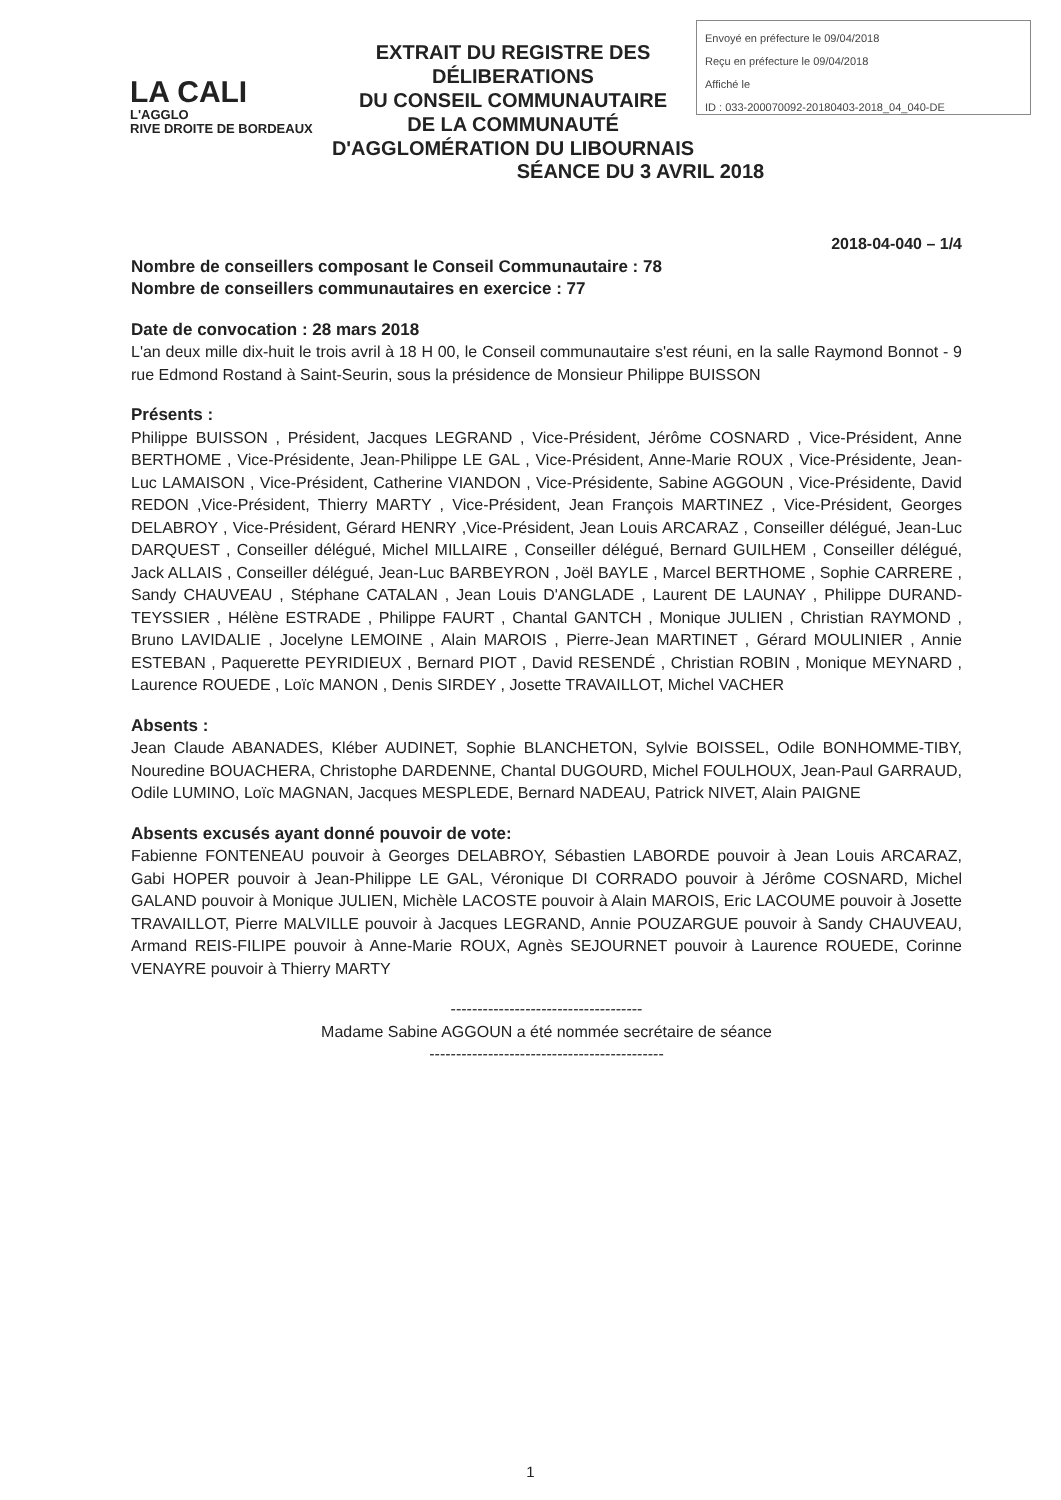LA CALI
L'AGGLO
RIVE DROITE DE BORDEAUX
EXTRAIT DU REGISTRE DES DÉLIBERATIONS
DU CONSEIL COMMUNAUTAIRE
DE LA COMMUNAUTÉ D'AGGLOMÉRATION DU LIBOURNAIS
Envoyé en préfecture le 09/04/2018
Reçu en préfecture le 09/04/2018
Affiché le
ID : 033-200070092-20180403-2018_04_040-DE
SÉANCE DU 3 AVRIL 2018
2018-04-040 – 1/4
Nombre de conseillers composant le Conseil Communautaire : 78
Nombre de conseillers communautaires en exercice : 77
Date de convocation : 28 mars 2018
L'an deux mille dix-huit le trois avril à 18 H 00, le Conseil communautaire s'est réuni, en la salle Raymond Bonnot - 9 rue Edmond Rostand à Saint-Seurin, sous la présidence de Monsieur Philippe BUISSON
Présents :
Philippe BUISSON , Président, Jacques LEGRAND , Vice-Président, Jérôme COSNARD , Vice-Président, Anne BERTHOME , Vice-Présidente, Jean-Philippe LE GAL , Vice-Président, Anne-Marie ROUX , Vice-Présidente, Jean-Luc LAMAISON , Vice-Président, Catherine VIANDON , Vice-Présidente, Sabine AGGOUN , Vice-Présidente, David REDON ,Vice-Président, Thierry MARTY , Vice-Président, Jean François MARTINEZ , Vice-Président, Georges DELABROY , Vice-Président, Gérard HENRY ,Vice-Président, Jean Louis ARCARAZ , Conseiller délégué, Jean-Luc DARQUEST , Conseiller délégué, Michel MILLAIRE , Conseiller délégué, Bernard GUILHEM , Conseiller délégué, Jack ALLAIS , Conseiller délégué, Jean-Luc BARBEYRON , Joël BAYLE , Marcel BERTHOME , Sophie CARRERE , Sandy CHAUVEAU , Stéphane CATALAN , Jean Louis D'ANGLADE , Laurent DE LAUNAY , Philippe DURAND-TEYSSIER , Hélène ESTRADE , Philippe FAURT , Chantal GANTCH , Monique JULIEN , Christian RAYMOND , Bruno LAVIDALIE , Jocelyne LEMOINE , Alain MAROIS , Pierre-Jean MARTINET , Gérard MOULINIER , Annie ESTEBAN , Paquerette PEYRIDIEUX , Bernard PIOT , David RESENDÉ , Christian ROBIN , Monique MEYNARD , Laurence ROUEDE , Loïc MANON , Denis SIRDEY , Josette TRAVAILLOT, Michel VACHER
Absents :
Jean Claude ABANADES, Kléber AUDINET, Sophie BLANCHETON, Sylvie BOISSEL, Odile BONHOMME-TIBY, Nouredine BOUACHERA, Christophe DARDENNE, Chantal DUGOURD, Michel FOULHOUX, Jean-Paul GARRAUD, Odile LUMINO, Loïc MAGNAN, Jacques MESPLEDE, Bernard NADEAU, Patrick NIVET, Alain PAIGNE
Absents excusés ayant donné pouvoir de vote:
Fabienne FONTENEAU pouvoir à Georges DELABROY, Sébastien LABORDE pouvoir à Jean Louis ARCARAZ, Gabi HOPER pouvoir à Jean-Philippe LE GAL, Véronique DI CORRADO pouvoir à Jérôme COSNARD, Michel GALAND pouvoir à Monique JULIEN, Michèle LACOSTE pouvoir à Alain MAROIS, Eric LACOUME pouvoir à Josette TRAVAILLOT, Pierre MALVILLE pouvoir à Jacques LEGRAND, Annie POUZARGUE pouvoir à Sandy CHAUVEAU, Armand REIS-FILIPE pouvoir à Anne-Marie ROUX, Agnès SEJOURNET pouvoir à Laurence ROUEDE, Corinne VENAYRE pouvoir à Thierry MARTY
------------------------------------
Madame Sabine AGGOUN a été nommée secrétaire de séance
--------------------------------------------
1